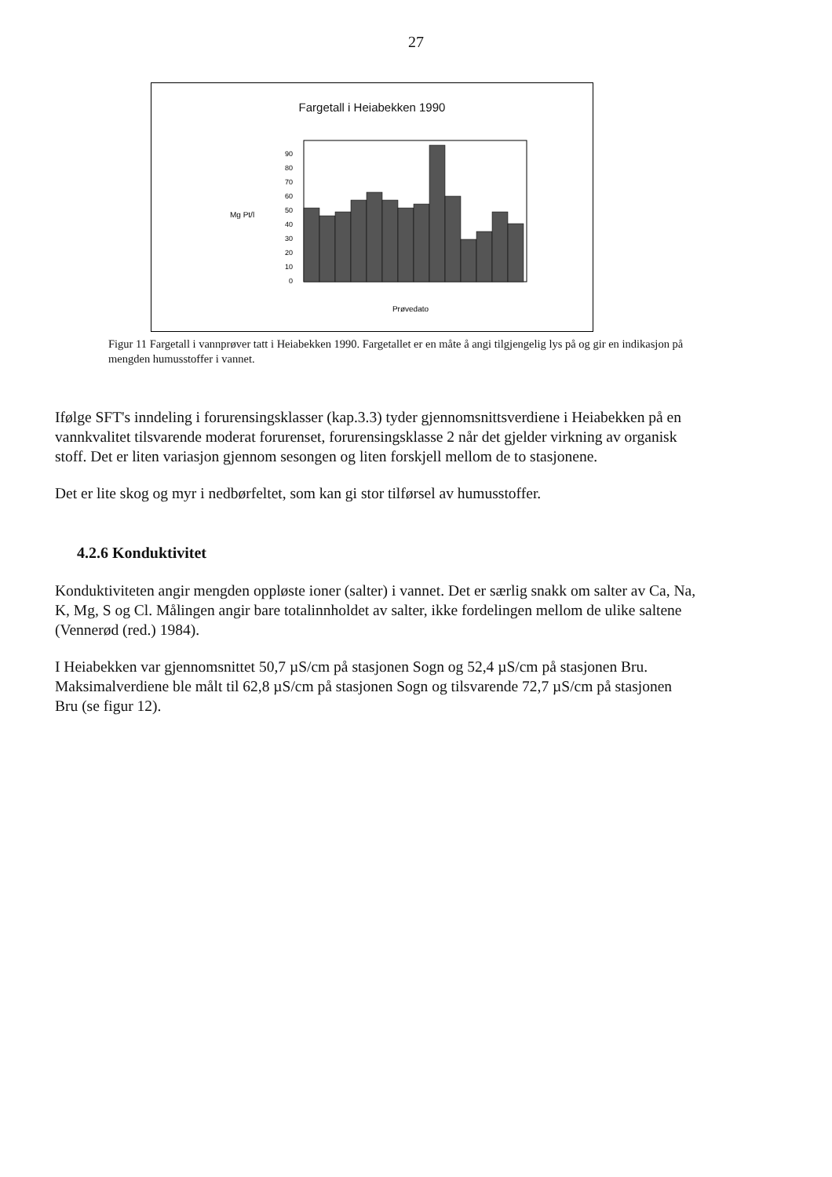27
Fargetall i Heiabekken 1990
Mg Pt/l
90
80
70
60
50
40
30
20
10
0
Prøvedato
Figur 11 Fargetall i vannprøver tatt i Heiabekken 1990. Fargetallet er en måte å angi tilgjengelig lys på og gir en indikasjon på mengden humusstoffer i vannet.
Ifølge SFT's inndeling i forurensingsklasser (kap.3.3) tyder gjennomsnittsverdiene i Heiabekken på en vannkvalitet tilsvarende moderat forurenset, forurensingsklasse 2 når det gjelder virkning av organisk stoff. Det er liten variasjon gjennom sesongen og liten forskjell mellom de to stasjonene.
Det er lite skog og myr i nedbørfeltet, som kan gi stor tilførsel av humusstoffer.
4.2.6 Konduktivitet
Konduktiviteten angir mengden oppløste ioner (salter) i vannet. Det er særlig snakk om salter av Ca, Na, K, Mg, S og Cl. Målingen angir bare totalinnholdet av salter, ikke fordelingen mellom de ulike saltene (Vennerød (red.) 1984).
I Heiabekken var gjennomsnittet 50,7 µS/cm på stasjonen Sogn og 52,4 µS/cm på stasjonen Bru. Maksimalverdiene ble målt til 62,8 µS/cm på stasjonen Sogn og tilsvarende 72,7 µS/cm på stasjonen Bru (se figur 12).